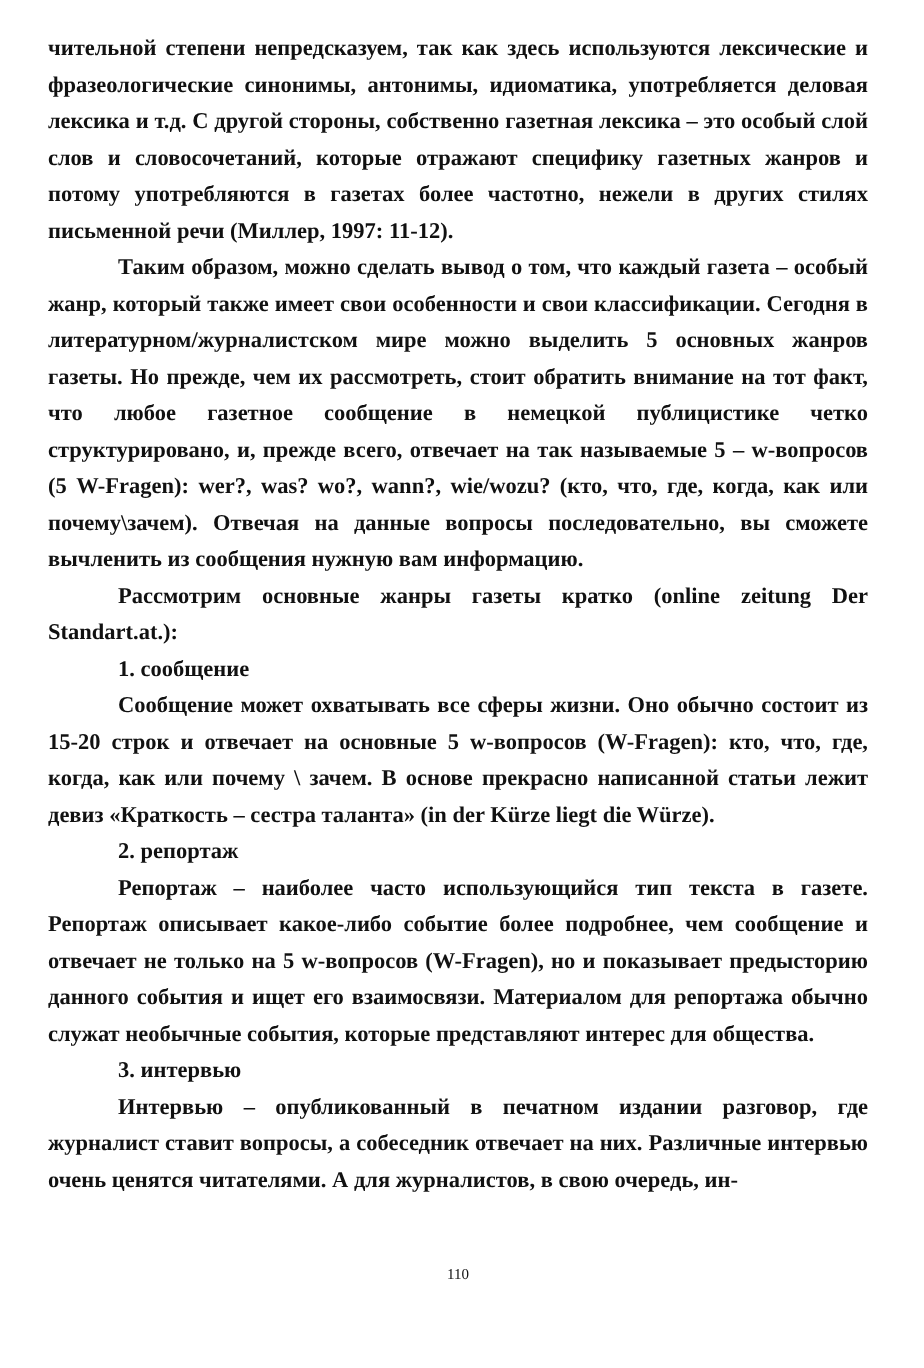чительной степени непредсказуем, так как здесь используются лексические и фразеологические синонимы, антонимы, идиоматика, употребляется деловая лексика и т.д. С другой стороны, собственно газетная лексика – это особый слой слов и словосочетаний, которые отражают специфику газетных жанров и потому употребляются в газетах более частотно, нежели в других стилях письменной речи (Миллер, 1997: 11-12).
Таким образом, можно сделать вывод о том, что каждый газета – особый жанр, который также имеет свои особенности и свои классификации. Сегодня в литературном/журналистском мире можно выделить 5 основных жанров газеты. Но прежде, чем их рассмотреть, стоит обратить внимание на тот факт, что любое газетное сообщение в немецкой публицистике четко структурировано, и, прежде всего, отвечает на так называемые 5 – w-вопросов (5 W-Fragen): wer?, was? wo?, wann?, wie/wozu? (кто, что, где, когда, как или почему\зачем). Отвечая на данные вопросы последовательно, вы сможете вычленить из сообщения нужную вам информацию.
Рассмотрим основные жанры газеты кратко (online zeitung Der Standart.at.):
1. сообщение
Сообщение может охватывать все сферы жизни. Оно обычно состоит из 15-20 строк и отвечает на основные 5 w-вопросов (W-Fragen): кто, что, где, когда, как или почему \ зачем. В основе прекрасно написанной статьи лежит девиз «Краткость – сестра таланта» (in der Kürze liegt die Würze).
2. репортаж
Репортаж – наиболее часто использующийся тип текста в газете. Репортаж описывает какое-либо событие более подробнее, чем сообщение и отвечает не только на 5 w-вопросов (W-Fragen), но и показывает предысторию данного события и ищет его взаимосвязи. Материалом для репортажа обычно служат необычные события, которые представляют интерес для общества.
3. интервью
Интервью – опубликованный в печатном издании разговор, где журналист ставит вопросы, а собеседник отвечает на них. Различные интервью очень ценятся читателями. А для журналистов, в свою очередь, ин-
110